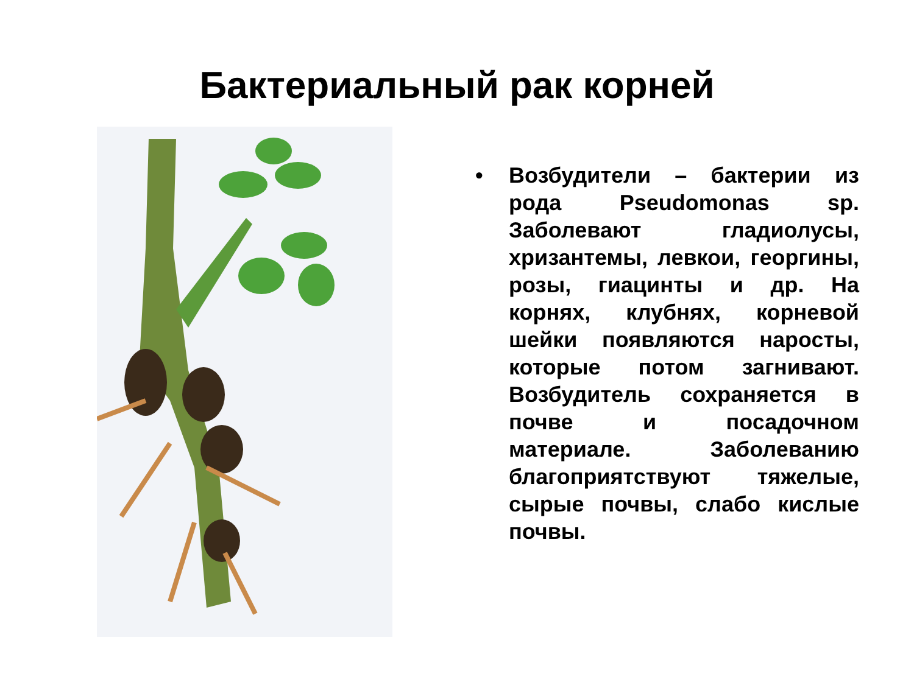Бактериальный рак корней
• Возбудители – бактерии из рода Pseudomonas sp. Заболевают гладиолусы, хризантемы, левкои, георгины, розы, гиацинты и др. На корнях, клубнях, корневой шейки появляются наросты, которые потом загнивают. Возбудитель сохраняется в почве и посадочном материале. Заболеванию благоприятствуют тяжелые, сырые почвы, слабо кислые почвы.